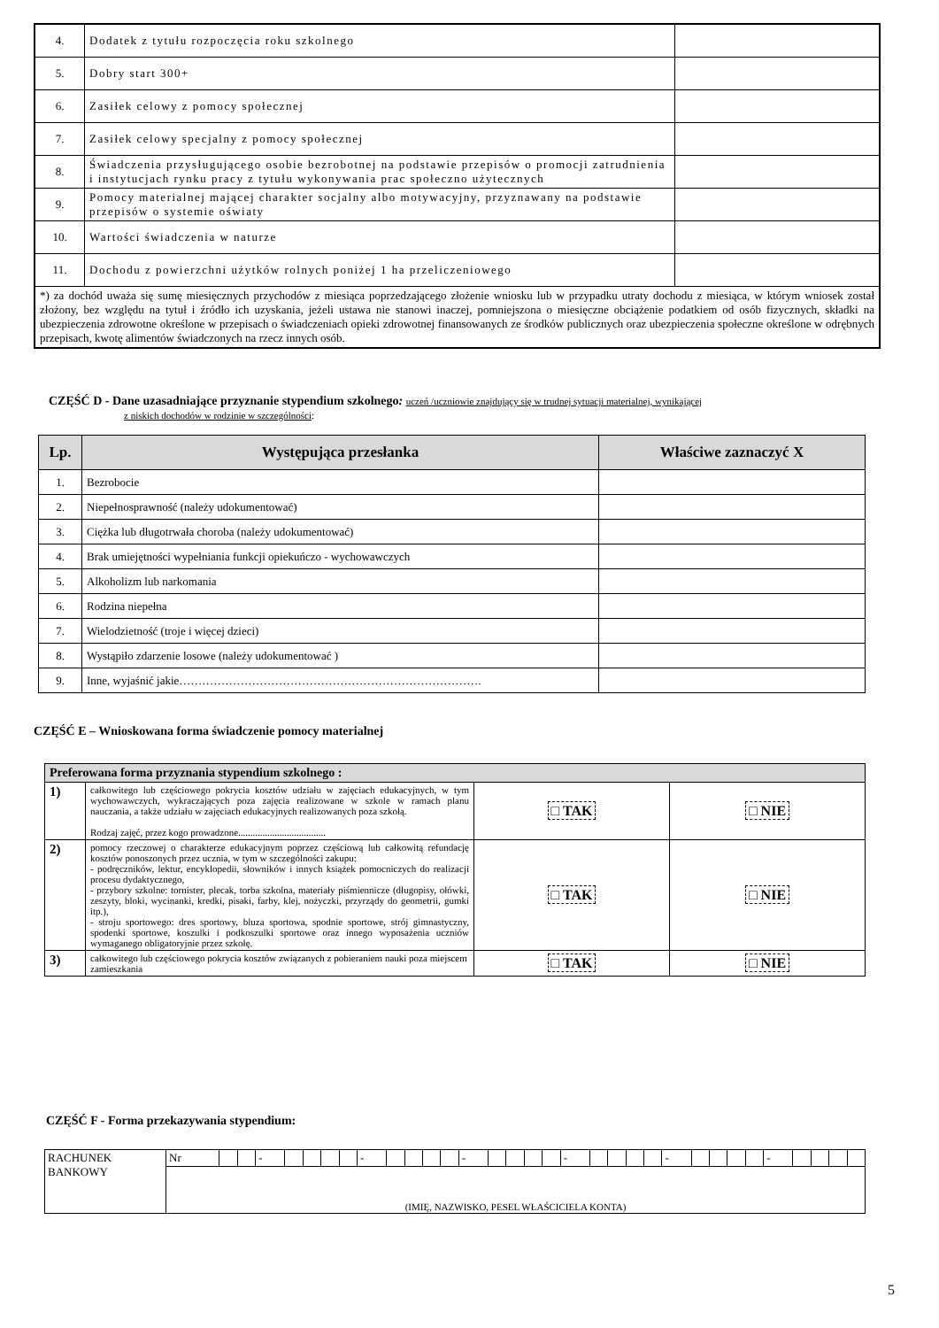| 4. | Dodatek z tytułu rozpoczęcia roku szkolnego | |
| 5. | Dobry start 300+ | |
| 6. | Zasiłek celowy z pomocy społecznej | |
| 7. | Zasiłek celowy specjalny z pomocy społecznej | |
| 8. | Świadczenia przysługującego osobie bezrobotnej na podstawie przepisów o promocji zatrudnienia i instytucjach rynku pracy z tytułu wykonywania prac społeczno użytecznych | |
| 9. | Pomocy materialnej mającej charakter socjalny albo motywacyjny, przyznawany na podstawie przepisów o systemie oświaty | |
| 10. | Wartości świadczenia w naturze | |
| 11. | Dochodu z powierzchni użytków rolnych poniżej 1 ha przeliczeniowego | |
| *) za dochód uważa się sumę miesięcznych przychodów z miesiąca poprzedzającego złożenie wniosku lub w przypadku utraty dochodu z miesiąca, w którym wniosek został złożony, bez względu na tytuł i źródło ich uzyskania, jeżeli ustawa nie stanowi inaczej, pomniejszona o miesięczne obciążenie podatkiem od osób fizycznych, składki na ubezpieczenia zdrowotne określone w przepisach o świadczeniach opieki zdrowotnej finansowanych ze środków publicznych oraz ubezpieczenia społeczne określone w odrębnych przepisach, kwotę alimentów świadczonych na rzecz innych osób. | | |
CZĘŚĆ D - Dane uzasadniające przyznanie stypendium szkolnego: uczeń /uczniowie znajdujący się w trudnej sytuacji materialnej, wynikającej
z niskich dochodów w rodzinie w szczególności:
| Lp. | Występująca przesłanka | Właściwe zaznaczyć X |
| --- | --- | --- |
| 1. | Bezrobocie | |
| 2. | Niepełnosprawność (należy udokumentować) | |
| 3. | Ciężka lub długotrwała choroba (należy udokumentować) | |
| 4. | Brak umiejętności wypełniania funkcji opiekuńczo - wychowawczych | |
| 5. | Alkoholizm lub narkomania | |
| 6. | Rodzina niepełna | |
| 7. | Wielodzietność (troje i więcej dzieci) | |
| 8. | Wystąpiło zdarzenie losowe (należy udokumentować ) | |
| 9. | Inne, wyjaśnić jakie……………………………………………………………………. | |
CZĘŚĆ E – Wnioskowana forma świadczenie pomocy materialnej
| Preferowana forma przyznania stypendium szkolnego : | | | |
| 1) | całkowitego lub częściowego pokrycia kosztów udziału w zajęciach edukacyjnych, w tym wychowawczych, wykraczających poza zajęcia realizowane w szkole w ramach planu nauczania, a także udziału w zajęciach edukacyjnych realizowanych poza szkołą. Rodzaj zajęć, przez kogo prowadzone.................................... | □ TAK | □ NIE |
| 2) | pomocy rzeczowej o charakterze edukacyjnym poprzez częściową lub całkowitą refundację kosztów ponoszonych przez ucznia, w tym w szczególności zakupu: - podręczników, lektur, encyklopedii, słowników i innych książek pomocniczych do realizacji procesu dydaktycznego, - przybory szkolne: tornister, plecak, torba szkolna, materiały piśmiennicze (długopisy, ołówki, zeszyty, bloki, wycinanki, kredki, pisaki, farby, klej, nożyczki, przyrządy do geometrii, gumki itp.), - stroju sportowego: dres sportowy, bluza sportowa, spodnie sportowe, strój gimnastyczny, spodenki sportowe, koszulki i podkoszulki sportowe oraz innego wyposażenia uczniów wymaganego obligatoryjnie przez szkołę. | □ TAK | □ NIE |
| 3) | całkowitego lub częściowego pokrycia kosztów związanych z pobieraniem nauki poza miejscem zamieszkania | □ TAK | □ NIE |
CZĘŚĆ F - Forma przekazywania stypendium:
| RACHUNEK BANKOWY | Nr | | | - | | | | | - | | | | | - | | | | | - | | | | | - | | | | | - | | | | |
| | (IMIĘ, NAZWISKO, PESEL WŁAŚCICIELA KONTA) | | | | | | | | | | | | | | | | | | | | | | | | | | | | | | | | |
5